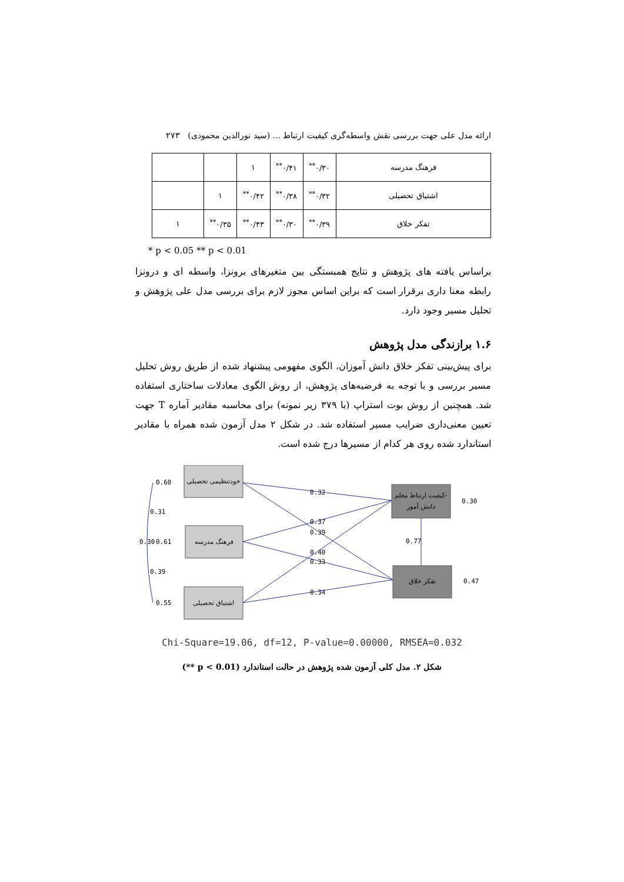ارائه مدل علی جهت بررسی نقش واسطه‌گری کیفیت ارتباط ... (سید نورالدین محمودی) ۲۷۳
| فرهنگ مدرسه | ۰/۳۰<sup>**</sup> | ۰/۴۱<sup>**</sup> | ۱ | | |
| اشتیاق تحصیلی | ۰/۳۲<sup>**</sup> | ۰/۳۸<sup>**</sup> | ۰/۴۲<sup>**</sup> | ۱ | |
| تفکر خلاق | ۰/۳۹<sup>**</sup> | ۰/۳۰<sup>**</sup> | ۰/۴۳<sup>**</sup> | ۰/۳۵<sup>**</sup> | ۱ |
* p < 0.05 ** p < 0.01
براساس یافته های پژوهش و نتایج همبستگی بین متغیرهای برونزا، واسطه ای و درونزا رابطه معنا داری برقرار است که براین اساس مجوز لازم برای بررسی مدل علی پژوهش و تحلیل مسیر وجود دارد.
۱.۶ برازندگی مدل پژوهش
برای پیش‌بینی تفکر خلاق دانش آموزان، الگوی مفهومی پیشنهاد شده از طریق روش تحلیل مسیر بررسی و با توجه به فرضیه‌های پژوهش، از روش الگوی معادلات ساختاری استفاده شد. همچنین از روش بوت استراپ (با ۳۷۹ زیر نمونه) برای محاسبه مقادیر آماره T جهت تعیین معنی‌داری ضرایب مسیر استفاده شد. در شکل ۲ مدل آزمون شده همراه با مقادیر استاندارد شده روی هر کدام از مسیرها درج شده است.
خودتنظیمی تحصیلی
فرهنگ مدرسه
اشتیاق تحصیلی
کیفیت ارتباط معلم-
دانش آموز
تفکر خلاق
0.60
0.31
0.30
0.61
0.39
0.55
0.32
0.37
0.39
0.40
0.33
0.34
0.77
0.30
0.47
Chi-Square=19.06, df=12, P-value=0.00000, RMSEA=0.032
شکل ۲. مدل کلی آزمون شده پژوهش در حالت استاندارد (p < 0.01 **)